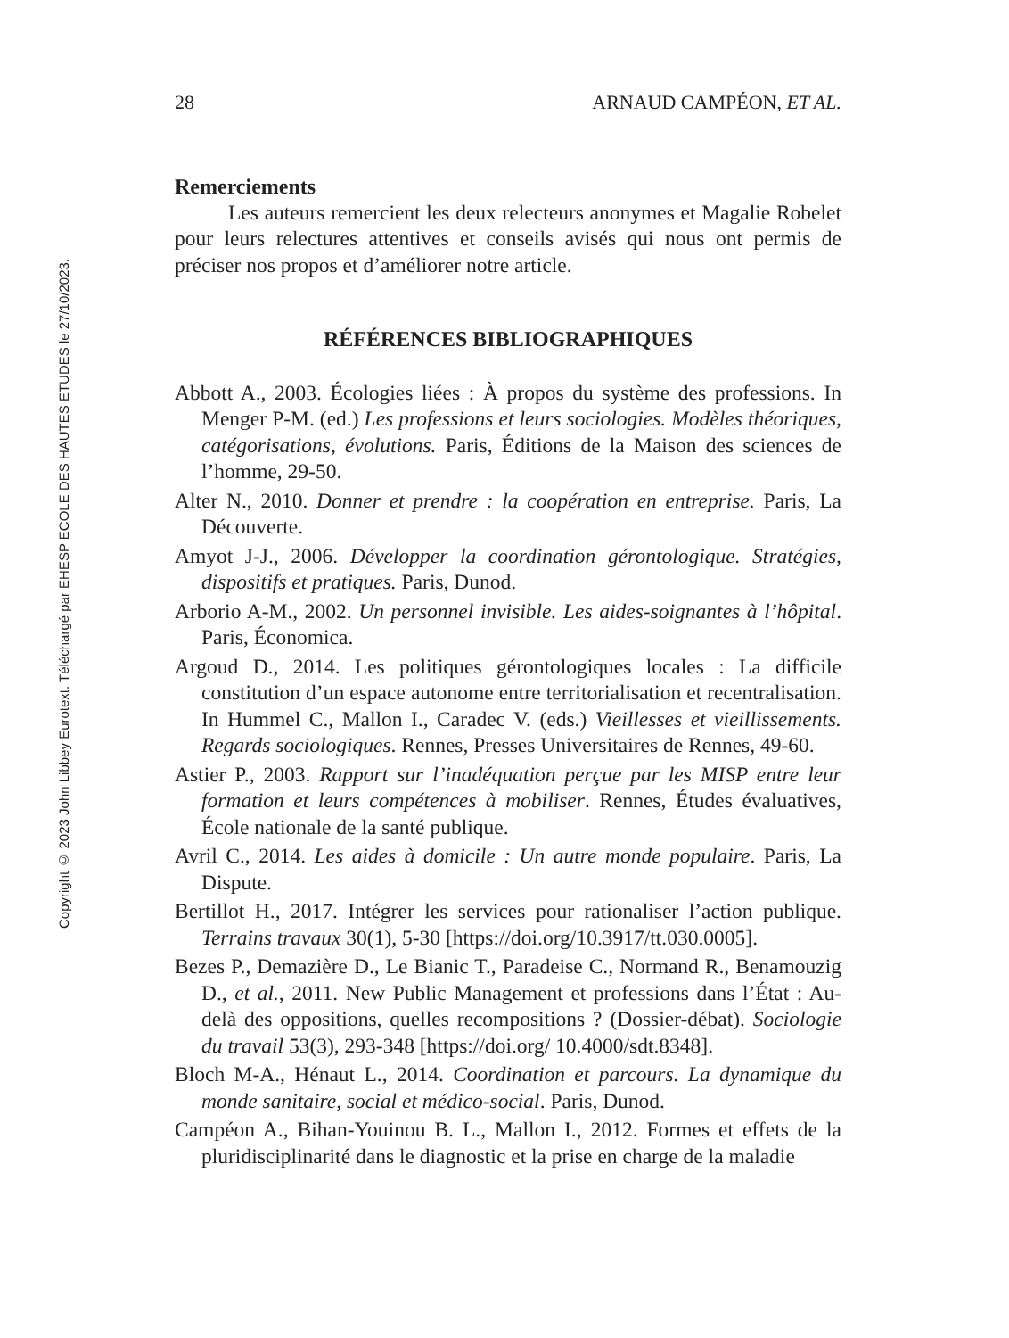Copyright © 2023 John Libbey Eurotext. Téléchargé par EHESP ECOLE DES HAUTES ETUDES le 27/10/2023.
28 ARNAUD CAMPÉON, ET AL.
Remerciements
Les auteurs remercient les deux relecteurs anonymes et Magalie Robelet pour leurs relectures attentives et conseils avisés qui nous ont permis de préciser nos propos et d’améliorer notre article.
RÉFÉRENCES BIBLIOGRAPHIQUES
Abbott A., 2003. Écologies liées : À propos du système des professions. In Menger P-M. (ed.) Les professions et leurs sociologies. Modèles théoriques, catégorisations, évolutions. Paris, Éditions de la Maison des sciences de l’homme, 29-50.
Alter N., 2010. Donner et prendre : la coopération en entreprise. Paris, La Découverte.
Amyot J-J., 2006. Développer la coordination gérontologique. Stratégies, dispositifs et pratiques. Paris, Dunod.
Arborio A-M., 2002. Un personnel invisible. Les aides-soignantes à l’hôpital. Paris, Économica.
Argoud D., 2014. Les politiques gérontologiques locales : La difficile constitution d’un espace autonome entre territorialisation et recentralisation. In Hummel C., Mallon I., Caradec V. (eds.) Vieillesses et vieillissements. Regards sociologiques. Rennes, Presses Universitaires de Rennes, 49-60.
Astier P., 2003. Rapport sur l’inadéquation perçue par les MISP entre leur formation et leurs compétences à mobiliser. Rennes, Études évaluatives, École nationale de la santé publique.
Avril C., 2014. Les aides à domicile : Un autre monde populaire. Paris, La Dispute.
Bertillot H., 2017. Intégrer les services pour rationaliser l’action publique. Terrains travaux 30(1), 5-30 [https://doi.org/10.3917/tt.030.0005].
Bezes P., Demazière D., Le Bianic T., Paradeise C., Normand R., Benamouzig D., et al., 2011. New Public Management et professions dans l’État : Au-delà des oppositions, quelles recompositions ? (Dossier-débat). Sociologie du travail 53(3), 293-348 [https://doi.org/ 10.4000/sdt.8348].
Bloch M-A., Hénaut L., 2014. Coordination et parcours. La dynamique du monde sanitaire, social et médico-social. Paris, Dunod.
Campéon A., Bihan-Youinou B. L., Mallon I., 2012. Formes et effets de la pluridisciplinarité dans le diagnostic et la prise en charge de la maladie